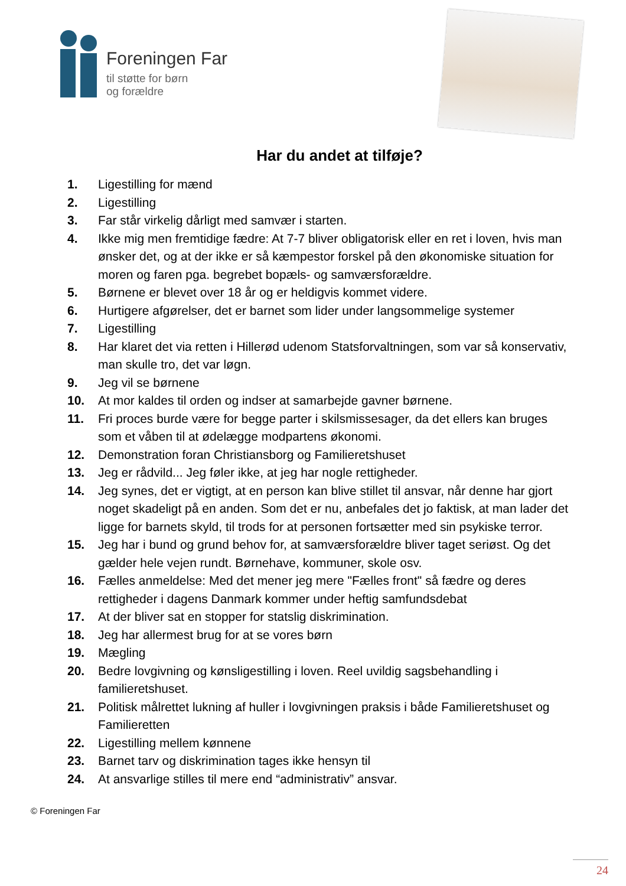Foreningen Far
til støtte for børn
og forældre
Har du andet at tilføje?
1. Ligestilling for mænd
2. Ligestilling
3. Far står virkelig dårligt med samvær i starten.
4. Ikke mig men fremtidige fædre: At 7-7 bliver obligatorisk eller en ret i loven, hvis man ønsker det, og at der ikke er så kæmpestor forskel på den økonomiske situation for moren og faren pga. begrebet bopæls- og samværsforældre.
5. Børnene er blevet over 18 år og er heldigvis kommet videre.
6. Hurtigere afgørelser, det er barnet som lider under langsommelige systemer
7. Ligestilling
8. Har klaret det via retten i Hillerød udenom Statsforvaltningen, som var så konservativ, man skulle tro, det var løgn.
9. Jeg vil se børnene
10. At mor kaldes til orden og indser at samarbejde gavner børnene.
11. Fri proces burde være for begge parter i skilsmissesager, da det ellers kan bruges som et våben til at ødelægge modpartens økonomi.
12. Demonstration foran Christiansborg og Familieretshuset
13. Jeg er rådvild... Jeg føler ikke, at jeg har nogle rettigheder.
14. Jeg synes, det er vigtigt, at en person kan blive stillet til ansvar, når denne har gjort noget skadeligt på en anden. Som det er nu, anbefales det jo faktisk, at man lader det ligge for barnets skyld, til trods for at personen fortsætter med sin psykiske terror.
15. Jeg har i bund og grund behov for, at samværsforældre bliver taget seriøst. Og det gælder hele vejen rundt. Børnehave, kommuner, skole osv.
16. Fælles anmeldelse: Med det mener jeg mere "Fælles front" så fædre og deres rettigheder i dagens Danmark kommer under heftig samfundsdebat
17. At der bliver sat en stopper for statslig diskrimination.
18. Jeg har allermest brug for at se vores børn
19. Mægling
20. Bedre lovgivning og kønsligestilling i loven. Reel uvildig sagsbehandling i familieretshuset.
21. Politisk målrettet lukning af huller i lovgivningen praksis i både Familieretshuset og Familieretten
22. Ligestilling mellem kønnene
23. Barnet tarv og diskrimination tages ikke hensyn til
24. At ansvarlige stilles til mere end “administrativ” ansvar.
© Foreningen Far
24